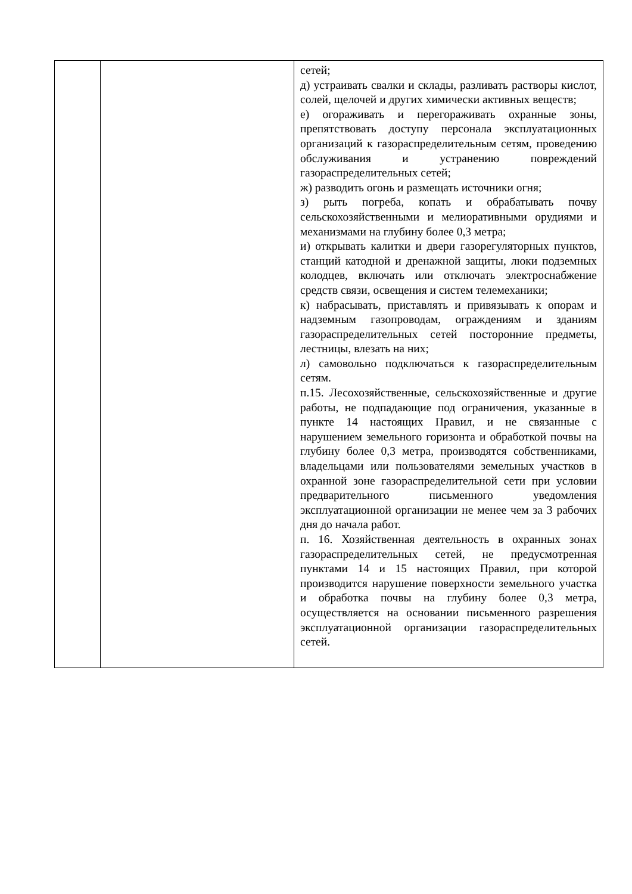| | | сетей; д) устраивать свалки и склады, разливать растворы кислот, солей, щелочей и других химически активных веществ; е) огораживать и перегораживать охранные зоны, препятствовать доступу персонала эксплуатационных организаций к газораспределительным сетям, проведению обслуживания и устранению повреждений газораспределительных сетей; ж) разводить огонь и размещать источники огня; з) рыть погреба, копать и обрабатывать почву сельскохозяйственными и мелиоративными орудиями и механизмами на глубину более 0,3 метра; и) открывать калитки и двери газорегуляторных пунктов, станций катодной и дренажной защиты, люки подземных колодцев, включать или отключать электроснабжение средств связи, освещения и систем телемеханики; к) набрасывать, приставлять и привязывать к опорам и надземным газопроводам, ограждениям и зданиям газораспределительных сетей посторонние предметы, лестницы, влезать на них; л) самовольно подключаться к газораспределительным сетям. п.15. Лесохозяйственные, сельскохозяйственные и другие работы, не подпадающие под ограничения, указанные в пункте 14 настоящих Правил, и не связанные с нарушением земельного горизонта и обработкой почвы на глубину более 0,3 метра, производятся собственниками, владельцами или пользователями земельных участков в охранной зоне газораспределительной сети при условии предварительного письменного уведомления эксплуатационной организации не менее чем за 3 рабочих дня до начала работ. п. 16. Хозяйственная деятельность в охранных зонах газораспределительных сетей, не предусмотренная пунктами 14 и 15 настоящих Правил, при которой производится нарушение поверхности земельного участка и обработка почвы на глубину более 0,3 метра, осуществляется на основании письменного разрешения эксплуатационной организации газораспределительных сетей. |